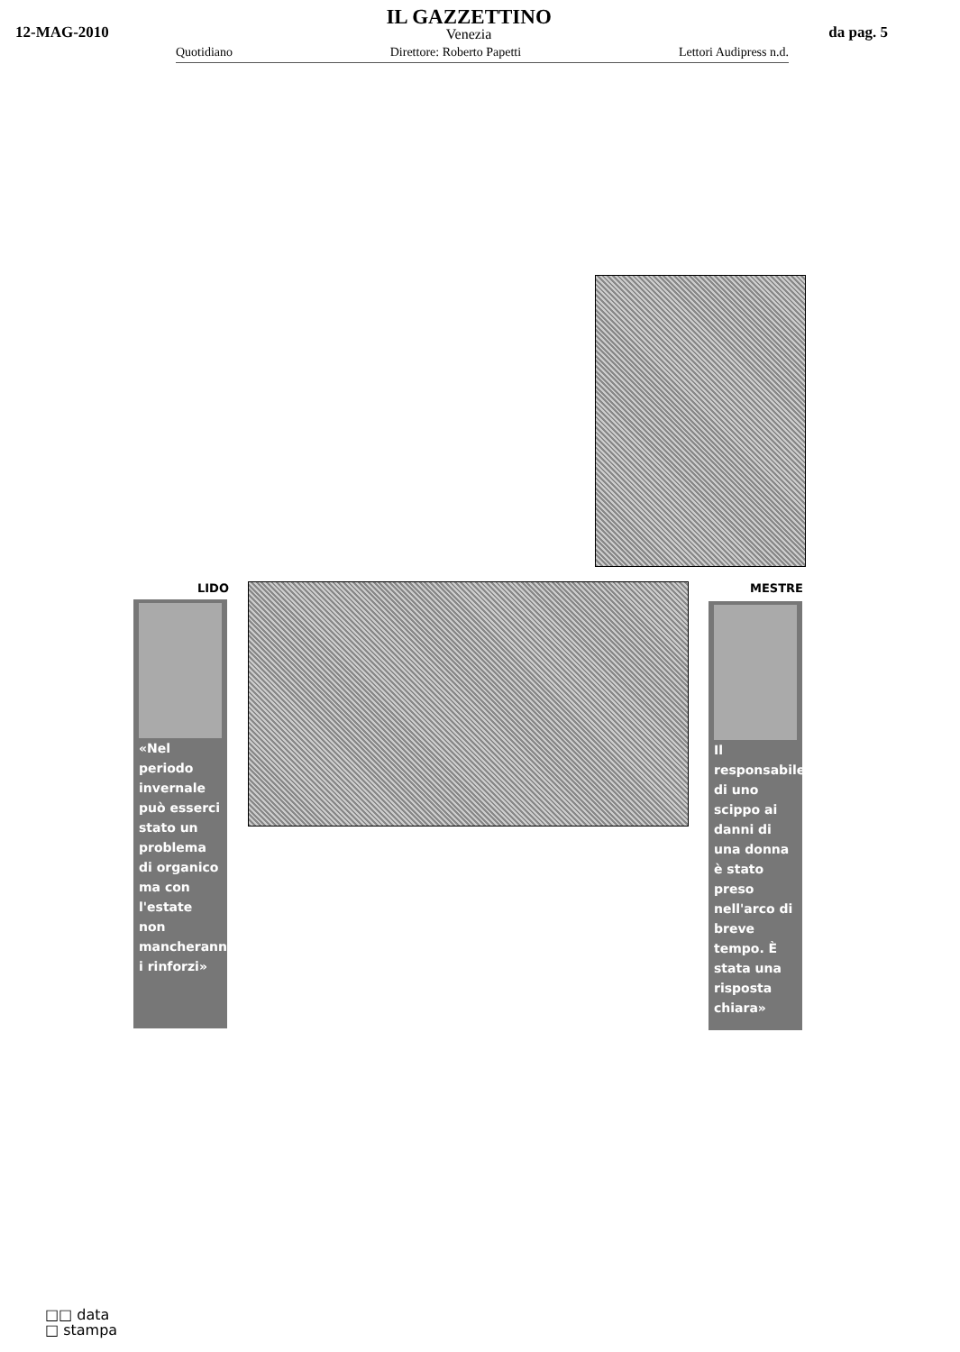12-MAG-2010
IL GAZZETTINO
Venezia
da pag. 5
Quotidiano Direttore: Roberto Papetti Lettori Audipress n.d.
LIDO MESTRE
«Nel periodo invernale può esserci stato un problema di organico ma con l'estate non mancheranno i rinforzi»
Il responsabile di uno scippo ai danni di una donna è stato preso nell'arco di breve tempo. È stata una risposta chiara»
□□ data
□ stampa